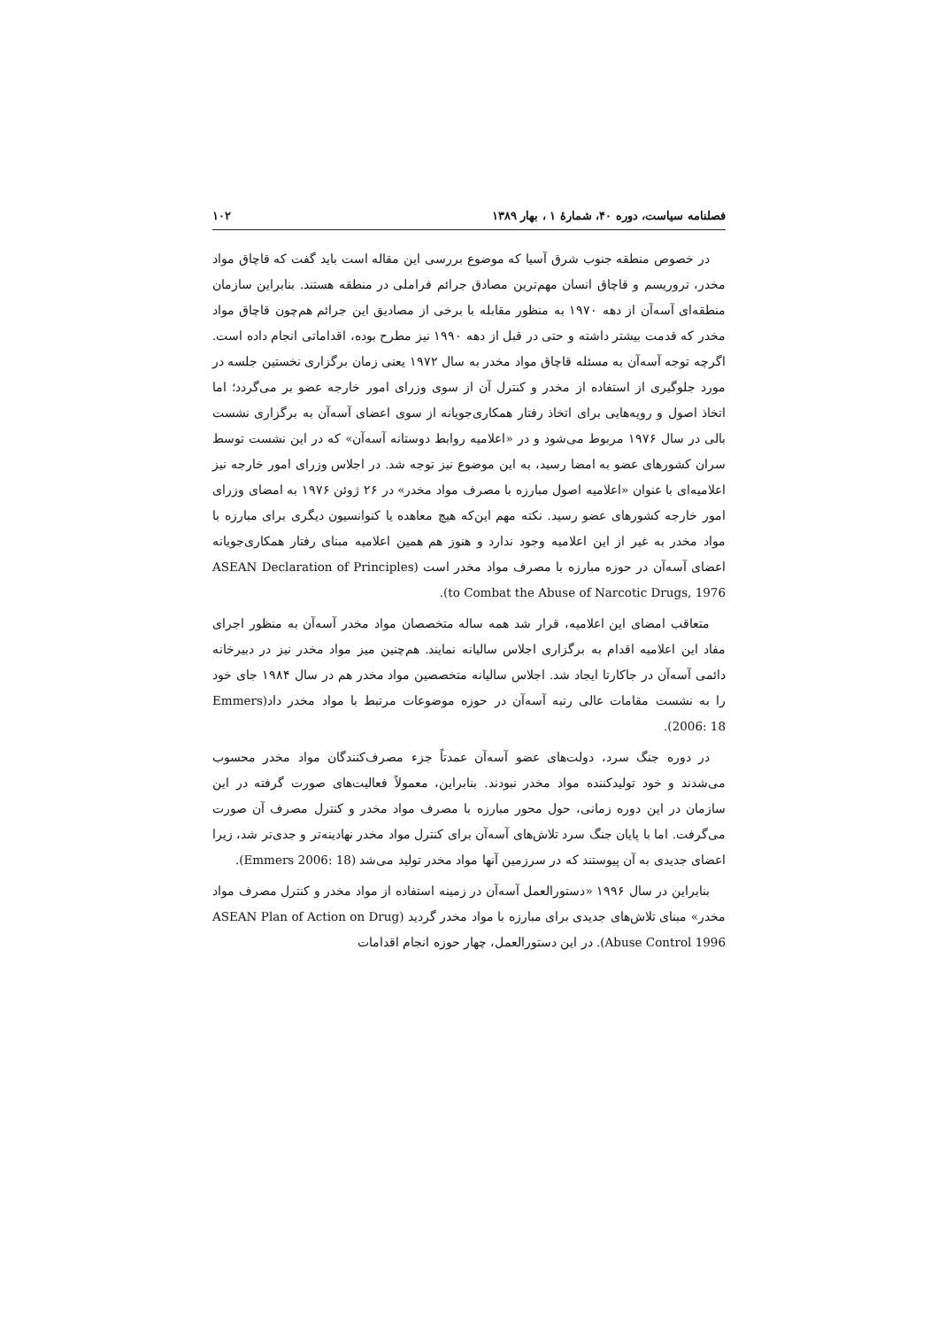فصلنامه سیاست، دوره ۴۰، شمارهٔ ۱ ، بهار ۱۳۸۹ ۱۰۲
در خصوص منطقه جنوب شرق آسیا که موضوع بررسی این مقاله است باید گفت که قاچاق مواد مخدر، تروریسم و قاچاق انسان مهم‌ترین مصادق جرائم فراملی در منطقه هستند. بنابراین سازمان منطقه‌ای آسه‌آن از دهه ۱۹۷۰ به منظور مقابله با برخی از مصادیق این جرائم هم‌چون قاچاق مواد مخدر که قدمت بیشتر داشته و حتی در قبل از دهه ۱۹۹۰ نیز مطرح بوده، اقداماتی انجام داده است. اگرچه توجه آسه‌آن به مسئله قاچاق مواد مخدر به سال ۱۹۷۲ یعنی زمان برگزاری نخستین جلسه در مورد جلوگیری از استفاده از مخدر و کنترل آن از سوی وزرای امور خارجه عضو بر می‌گردد؛ اما اتخاذ اصول و رویه‌هایی برای اتخاذ رفتار همکاری‌جویانه از سوی اعضای آسه‌آن به برگزاری نشست بالی در سال ۱۹۷۶ مربوط می‌شود و در «اعلامیه روابط دوستانه آسه‌آن» که در این نشست توسط سران کشورهای عضو به امضا رسید، به این موضوع نیز توجه شد. در اجلاس وزرای امور خارجه نیز اعلامیه‌ای با عنوان «اعلامیه اصول مبارزه با مصرف مواد مخدر» در ۲۶ ژوئن ۱۹۷۶ به امضای وزرای امور خارجه کشورهای عضو رسید. نکته مهم این‌که هیچ معاهده یا کنوانسیون دیگری برای مبارزه با مواد مخدر به غیر از این اعلامیه وجود ندارد و هنوز هم همین اعلامیه مبنای رفتار همکاری‌جویانه اعضای آسه‌آن در حوزه مبارزه با مصرف مواد مخدر است (ASEAN Declaration of Principles to Combat the Abuse of Narcotic Drugs, 1976).
متعاقب امضای این اعلامیه، قرار شد همه ساله متخصصان مواد مخدر آسه‌آن به منظور اجرای مفاد این اعلامیه اقدام به برگزاری اجلاس سالیانه نمایند. هم‌چنین میز مواد مخدر نیز در دبیرخانه دائمی آسه‌آن در جاکارتا ایجاد شد. اجلاس سالیانه متخصصین مواد مخدر هم در سال ۱۹۸۴ جای خود را به نشست مقامات عالی رتبه آسه‌آن در حوزه موضوعات مرتبط با مواد مخدر داد(Emmers 2006: 18).
در دوره جنگ سرد، دولت‌های عضو آسه‌آن عمدتاً جزء مصرف‌کنندگان مواد مخدر محسوب می‌شدند و خود تولیدکننده مواد مخدر نبودند. بنابراین، معمولاً فعالیت‌های صورت گرفته در این سازمان در این دوره زمانی، حول محور مبارزه با مصرف مواد مخدر و کنترل مصرف آن صورت می‌گرفت. اما با پایان جنگ سرد تلاش‌های آسه‌آن برای کنترل مواد مخدر نهادینه‌تر و جدی‌تر شد، زیرا اعضای جدیدی به آن پیوستند که در سرزمین آنها مواد مخدر تولید می‌شد (Emmers 2006: 18).
بنابراین در سال ۱۹۹۶ «دستورالعمل آسه‌آن در زمینه استفاده از مواد مخدر و کنترل مصرف مواد مخدر» مبنای تلاش‌های جدیدی برای مبارزه با مواد مخدر گردید (ASEAN Plan of Action on Drug Abuse Control 1996). در این دستورالعمل، چهار حوزه انجام اقدامات